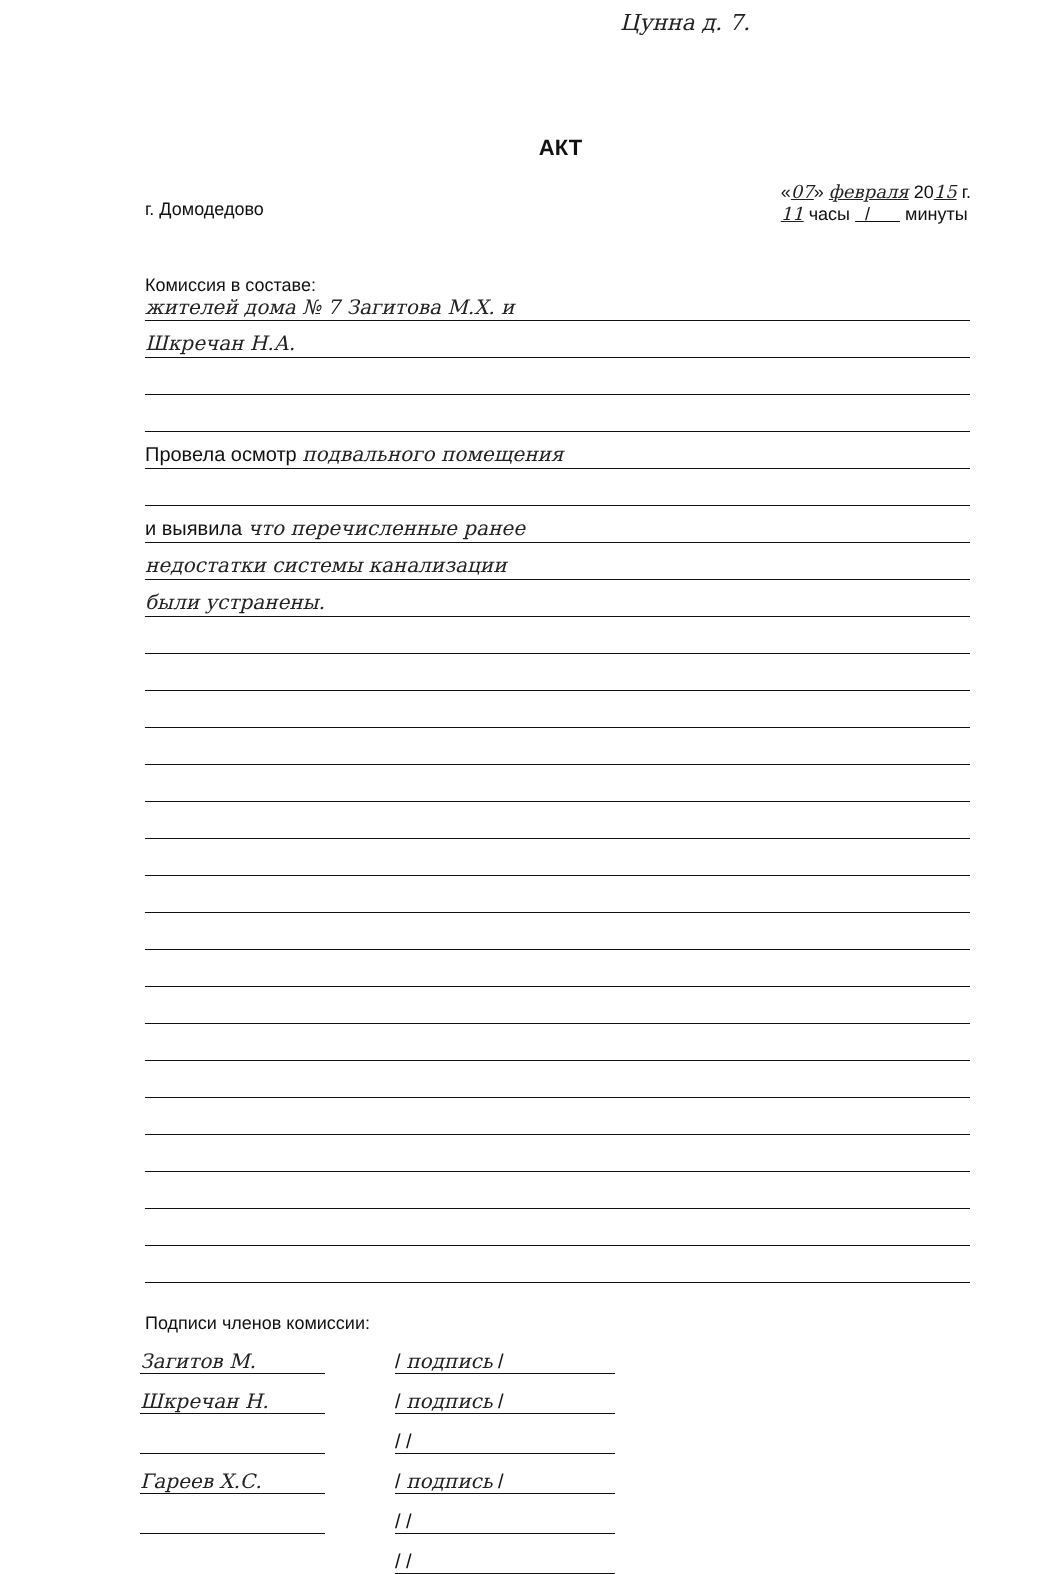Цунна д. 7.
АКТ
г. Домодедово «07» февраля 2015 г.
11 часы / минуты
Комиссия в составе:
жителей дома № 7 Загитова М.Х. и
Шкречан Н.А.
Провела осмотр подвального помещения
и выявила что перечисленные ранее
недостатки системы канализации
были устранены.
Подписи членов комиссии:
Загитов М. / подпись /
Шкречан Н. / подпись /
/ /
Гареев Х.С. / подпись /
/ /
/ /